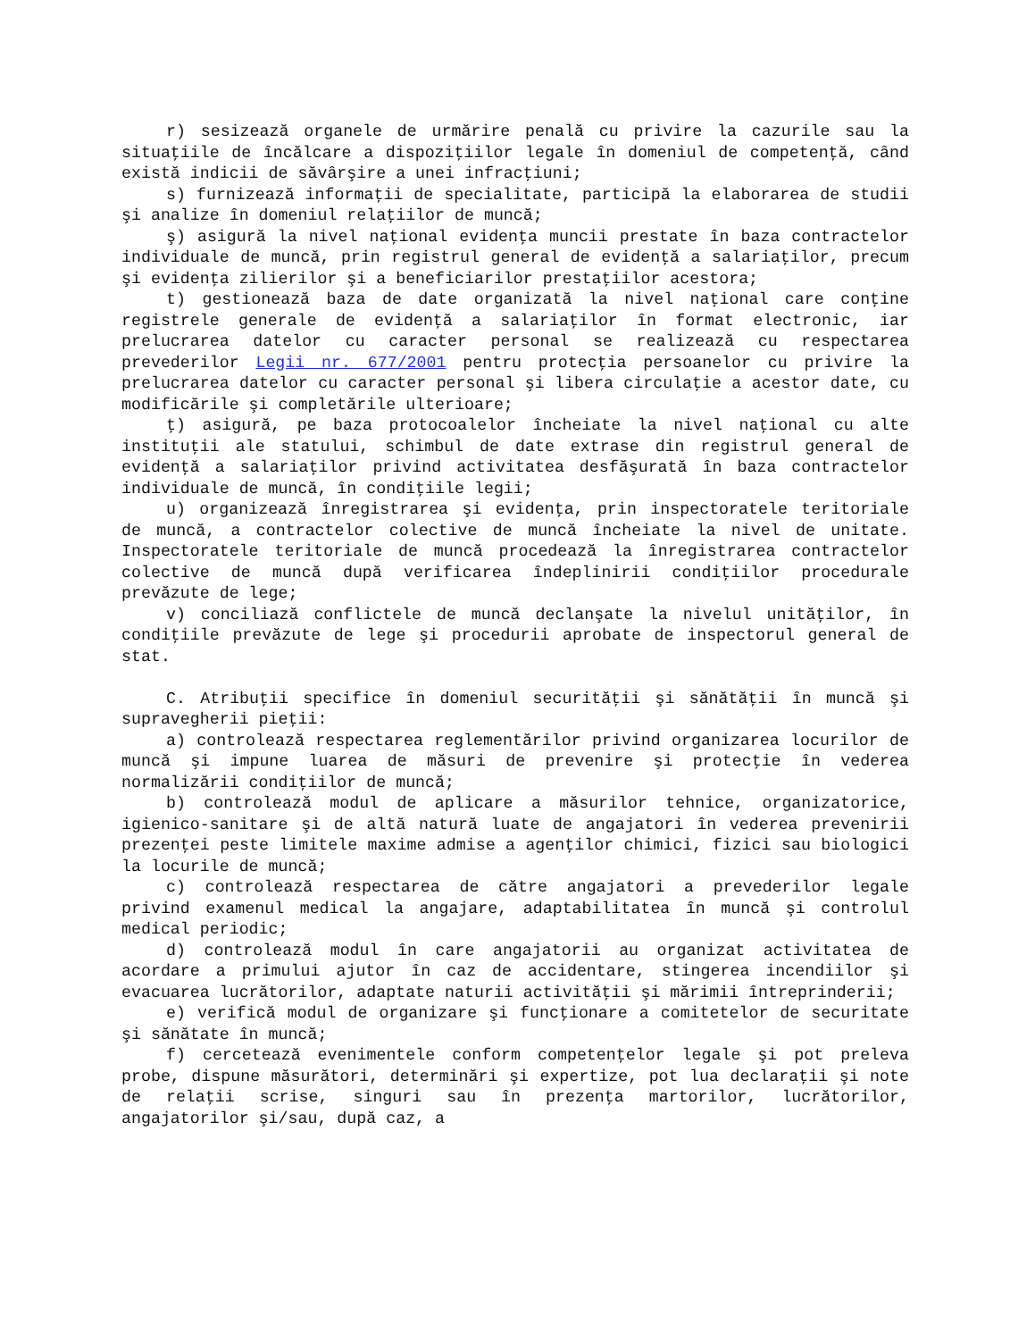r) sesizează organele de urmărire penală cu privire la cazurile sau la situaţiile de încălcare a dispoziţiilor legale în domeniul de competenţă, când există indicii de săvârşire a unei infracţiuni;
s) furnizează informaţii de specialitate, participă la elaborarea de studii şi analize în domeniul relaţiilor de muncă;
ş) asigură la nivel naţional evidenţa muncii prestate în baza contractelor individuale de muncă, prin registrul general de evidenţă a salariaţilor, precum şi evidenţa zilierilor şi a beneficiarilor prestaţiilor acestora;
t) gestionează baza de date organizată la nivel naţional care conţine registrele generale de evidenţă a salariaţilor în format electronic, iar prelucrarea datelor cu caracter personal se realizează cu respectarea prevederilor Legii nr. 677/2001 pentru protecţia persoanelor cu privire la prelucrarea datelor cu caracter personal şi libera circulaţie a acestor date, cu modificările şi completările ulterioare;
ţ) asigură, pe baza protocoalelor încheiate la nivel naţional cu alte instituţii ale statului, schimbul de date extrase din registrul general de evidenţă a salariaţilor privind activitatea desfăşurată în baza contractelor individuale de muncă, în condiţiile legii;
u) organizează înregistrarea şi evidenţa, prin inspectoratele teritoriale de muncă, a contractelor colective de muncă încheiate la nivel de unitate. Inspectoratele teritoriale de muncă procedează la înregistrarea contractelor colective de muncă după verificarea îndeplinirii condiţiilor procedurale prevăzute de lege;
v) conciliază conflictele de muncă declanşate la nivelul unităţilor, în condiţiile prevăzute de lege şi procedurii aprobate de inspectorul general de stat.
C. Atribuţii specifice în domeniul securităţii şi sănătăţii în muncă şi supravegherii pieţii:
a) controlează respectarea reglementărilor privind organizarea locurilor de muncă şi impune luarea de măsuri de prevenire şi protecţie în vederea normalizării condiţiilor de muncă;
b) controlează modul de aplicare a măsurilor tehnice, organizatorice, igienico-sanitare şi de altă natură luate de angajatori în vederea prevenirii prezenţei peste limitele maxime admise a agenţilor chimici, fizici sau biologici la locurile de muncă;
c) controlează respectarea de către angajatori a prevederilor legale privind examenul medical la angajare, adaptabilitatea în muncă şi controlul medical periodic;
d) controlează modul în care angajatorii au organizat activitatea de acordare a primului ajutor în caz de accidentare, stingerea incendiilor şi evacuarea lucrătorilor, adaptate naturii activităţii şi mărimii întreprinderii;
e) verifică modul de organizare şi funcţionare a comitetelor de securitate şi sănătate în muncă;
f) cercetează evenimentele conform competenţelor legale şi pot preleva probe, dispune măsurători, determinări şi expertize, pot lua declaraţii şi note de relaţii scrise, singuri sau în prezenţa martorilor, lucrătorilor, angajatorilor şi/sau, după caz, a